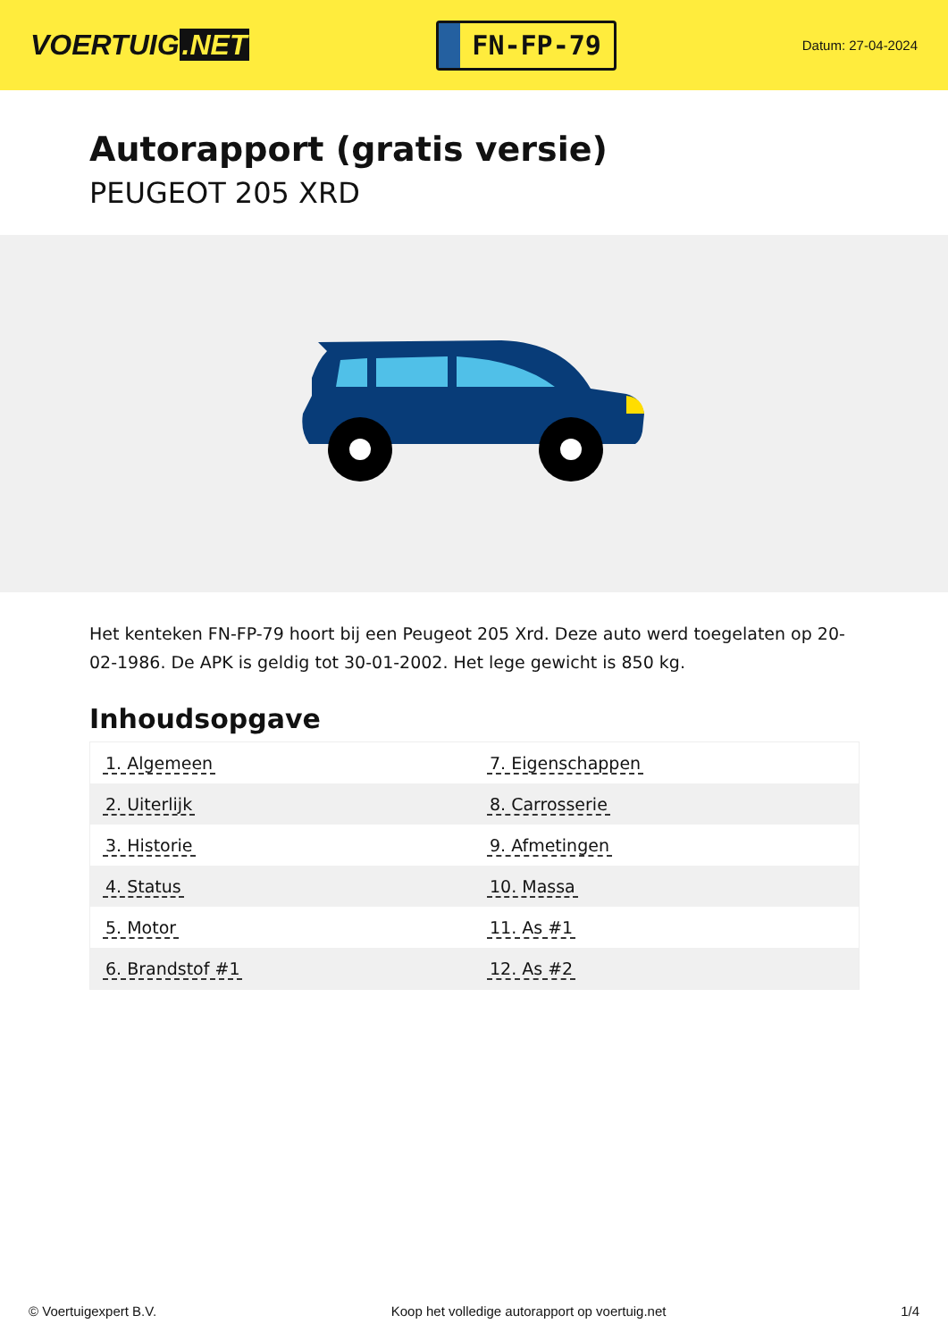VOERTUIG.NET
FN-FP-79
Datum: 27-04-2024
Autorapport (gratis versie)
PEUGEOT 205 XRD
Het kenteken FN-FP-79 hoort bij een Peugeot 205 Xrd. Deze auto werd toegelaten op 20-02-1986. De APK is geldig tot 30-01-2002. Het lege gewicht is 850 kg.
Inhoudsopgave
| 1. Algemeen | 7. Eigenschappen |
| 2. Uiterlijk | 8. Carrosserie |
| 3. Historie | 9. Afmetingen |
| 4. Status | 10. Massa |
| 5. Motor | 11. As #1 |
| 6. Brandstof #1 | 12. As #2 |
© Voertuigexpert B.V. Koop het volledige autorapport op voertuig.net 1/4